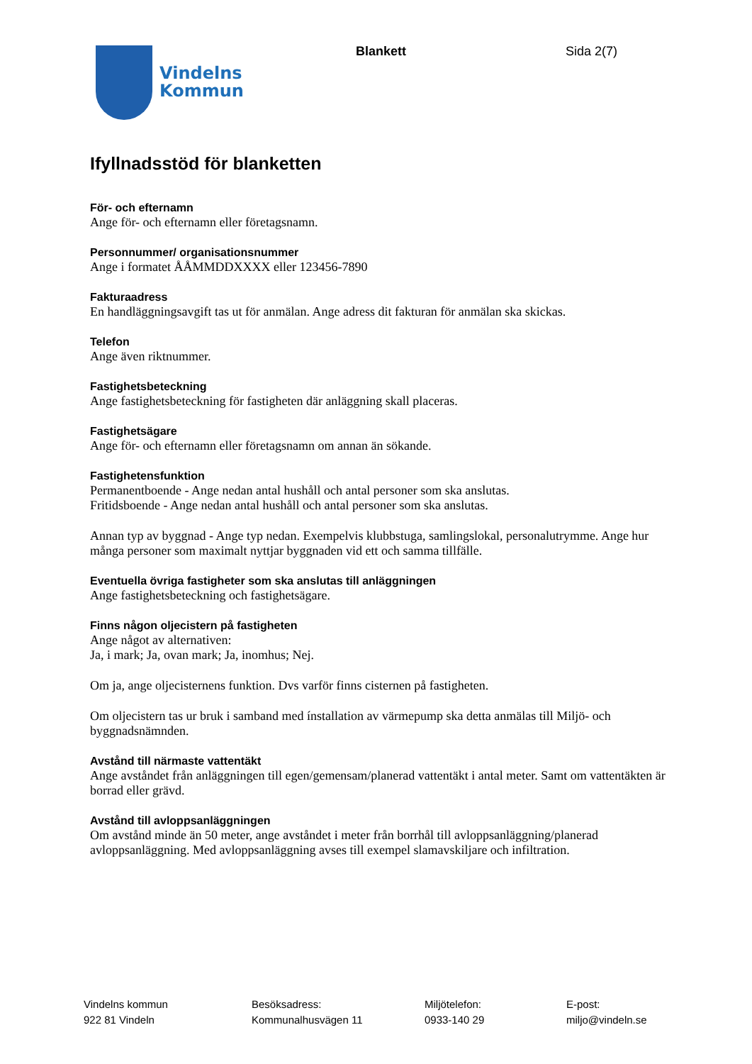Vindelns
Kommun
Blankett Sida 2(7)
Ifyllnadsstöd för blanketten
För- och efternamn
Ange för- och efternamn eller företagsnamn.
Personnummer/ organisationsnummer
Ange i formatet ÅÅMMDDXXXX eller 123456-7890
Fakturaadress
En handläggningsavgift tas ut för anmälan. Ange adress dit fakturan för anmälan ska skickas.
Telefon
Ange även riktnummer.
Fastighetsbeteckning
Ange fastighetsbeteckning för fastigheten där anläggning skall placeras.
Fastighetsägare
Ange för- och efternamn eller företagsnamn om annan än sökande.
Fastighetensfunktion
Permanentboende - Ange nedan antal hushåll och antal personer som ska anslutas.
Fritidsboende - Ange nedan antal hushåll och antal personer som ska anslutas.
Annan typ av byggnad - Ange typ nedan. Exempelvis klubbstuga, samlingslokal, personalutrymme. Ange hur många personer som maximalt nyttjar byggnaden vid ett och samma tillfälle.
Eventuella övriga fastigheter som ska anslutas till anläggningen
Ange fastighetsbeteckning och fastighetsägare.
Finns någon oljecistern på fastigheten
Ange något av alternativen:
Ja, i mark; Ja, ovan mark; Ja, inomhus; Nej.
Om ja, ange oljecisternens funktion. Dvs varför finns cisternen på fastigheten.
Om oljecistern tas ur bruk i samband med ínstallation av värmepump ska detta anmälas till Miljö- och byggnadsnämnden.
Avstånd till närmaste vattentäkt
Ange avståndet från anläggningen till egen/gemensam/planerad vattentäkt i antal meter. Samt om vattentäkten är borrad eller grävd.
Avstånd till avloppsanläggningen
Om avstånd minde än 50 meter, ange avståndet i meter från borrhål till avloppsanläggning/planerad avloppsanläggning. Med avloppsanläggning avses till exempel slamavskiljare och infiltration.
Vindelns kommun
922 81 Vindeln
Besöksadress:
Kommunalhusvägen 11
Miljötelefon:
0933-140 29
E-post:
miljo@vindeln.se